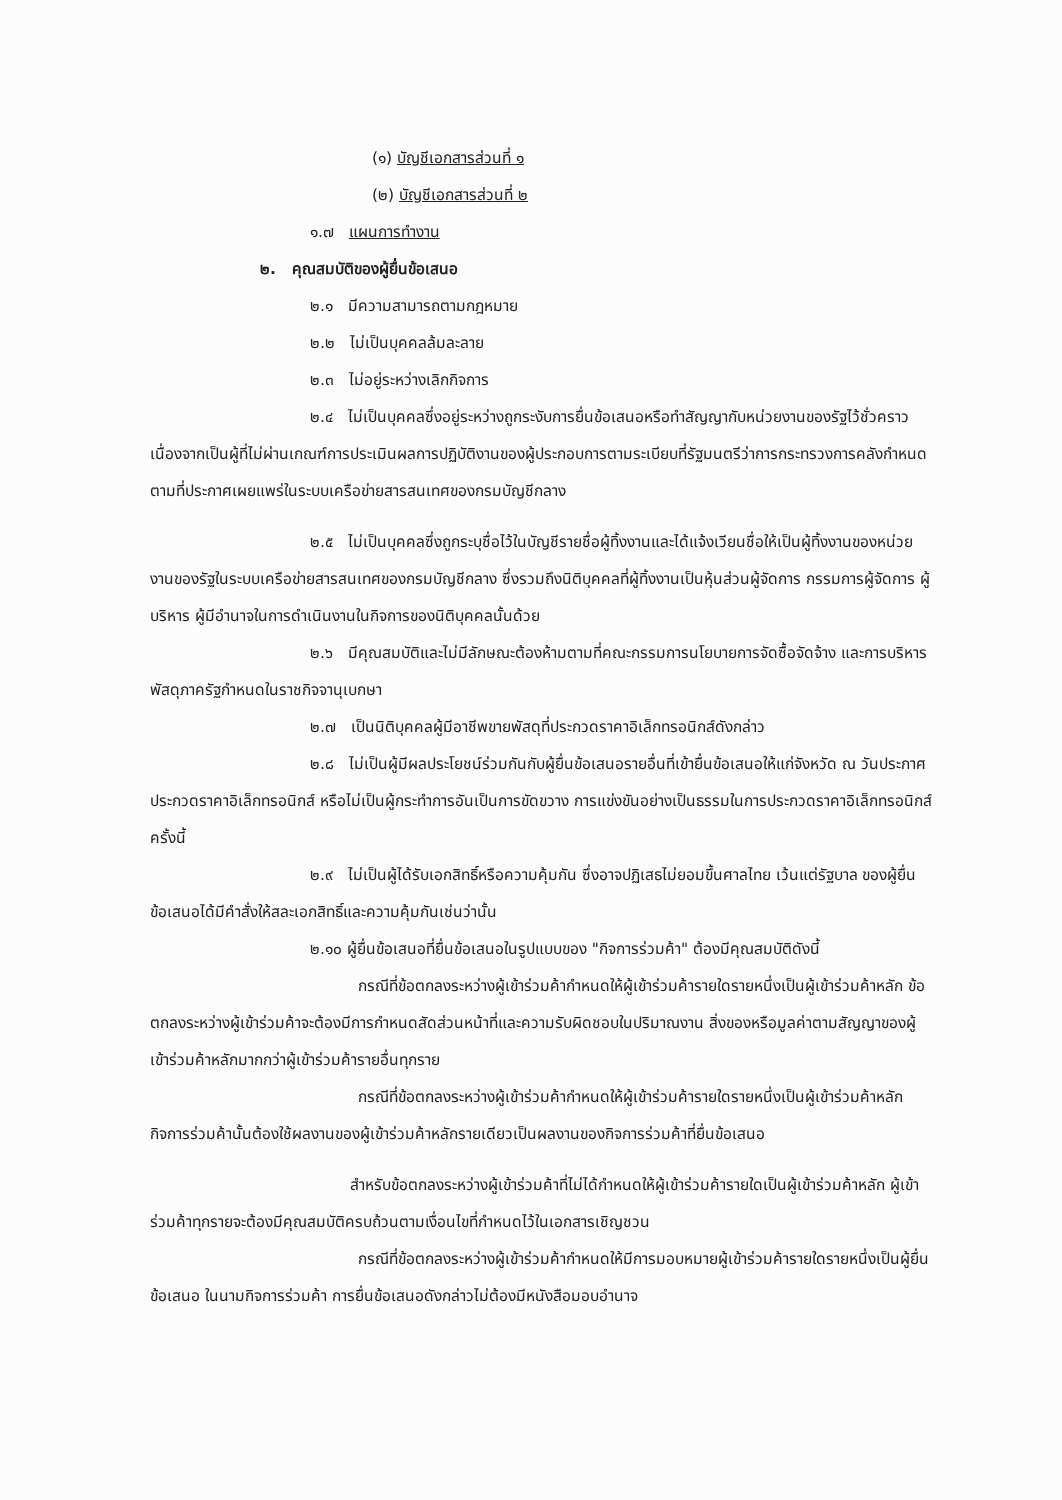(๑) บัญชีเอกสารส่วนที่ ๑
(๒) บัญชีเอกสารส่วนที่ ๒
๑.๗ แผนการทำงาน
๒. คุณสมบัติของผู้ยื่นข้อเสนอ
๒.๑ มีความสามารถตามกฎหมาย
๒.๒ ไม่เป็นบุคคลล้มละลาย
๒.๓ ไม่อยู่ระหว่างเลิกกิจการ
๒.๔ ไม่เป็นบุคคลซึ่งอยู่ระหว่างถูกระงับการยื่นข้อเสนอหรือทำสัญญากับหน่วยงานของรัฐไว้ชั่วคราว เนื่องจากเป็นผู้ที่ไม่ผ่านเกณฑ์การประเมินผลการปฏิบัติงานของผู้ประกอบการตามระเบียบที่รัฐมนตรีว่าการกระทรวงการคลังกำหนดตามที่ประกาศเผยแพร่ในระบบเครือข่ายสารสนเทศของกรมบัญชีกลาง
๒.๕ ไม่เป็นบุคคลซึ่งถูกระบุชื่อไว้ในบัญชีรายชื่อผู้ทิ้งงานและได้แจ้งเวียนชื่อให้เป็นผู้ทิ้งงานของหน่วยงานของรัฐในระบบเครือข่ายสารสนเทศของกรมบัญชีกลาง ซึ่งรวมถึงนิติบุคคลที่ผู้ทิ้งงานเป็นหุ้นส่วนผู้จัดการ กรรมการผู้จัดการ ผู้บริหาร ผู้มีอำนาจในการดำเนินงานในกิจการของนิติบุคคลนั้นด้วย
๒.๖ มีคุณสมบัติและไม่มีลักษณะต้องห้ามตามที่คณะกรรมการนโยบายการจัดซื้อจัดจ้าง และการบริหารพัสดุภาครัฐกำหนดในราชกิจจานุเบกษา
๒.๗ เป็นนิติบุคคลผู้มีอาชีพขายพัสดุที่ประกวดราคาอิเล็กทรอนิกส์ดังกล่าว
๒.๘ ไม่เป็นผู้มีผลประโยชน์ร่วมกันกับผู้ยื่นข้อเสนอรายอื่นที่เข้ายื่นข้อเสนอให้แก่จังหวัด ณ วันประกาศประกวดราคาอิเล็กทรอนิกส์ หรือไม่เป็นผู้กระทำการอันเป็นการขัดขวาง การแข่งขันอย่างเป็นธรรมในการประกวดราคาอิเล็กทรอนิกส์ครั้งนี้
๒.๙ ไม่เป็นผู้ได้รับเอกสิทธิ์หรือความคุ้มกัน ซึ่งอาจปฏิเสธไม่ยอมขึ้นศาลไทย เว้นแต่รัฐบาล ของผู้ยื่นข้อเสนอได้มีคำสั่งให้สละเอกสิทธิ์และความคุ้มกันเช่นว่านั้น
๒.๑๐ ผู้ยื่นข้อเสนอที่ยื่นข้อเสนอในรูปแบบของ "กิจการร่วมค้า" ต้องมีคุณสมบัติดังนี้
กรณีที่ข้อตกลงระหว่างผู้เข้าร่วมค้ากำหนดให้ผู้เข้าร่วมค้ารายใดรายหนึ่งเป็นผู้เข้าร่วมค้าหลัก ข้อตกลงระหว่างผู้เข้าร่วมค้าจะต้องมีการกำหนดสัดส่วนหน้าที่และความรับผิดชอบในปริมาณงาน สิ่งของหรือมูลค่าตามสัญญาของผู้เข้าร่วมค้าหลักมากกว่าผู้เข้าร่วมค้ารายอื่นทุกราย
กรณีที่ข้อตกลงระหว่างผู้เข้าร่วมค้ากำหนดให้ผู้เข้าร่วมค้ารายใดรายหนึ่งเป็นผู้เข้าร่วมค้าหลัก กิจการร่วมค้านั้นต้องใช้ผลงานของผู้เข้าร่วมค้าหลักรายเดียวเป็นผลงานของกิจการร่วมค้าที่ยื่นข้อเสนอ
สำหรับข้อตกลงระหว่างผู้เข้าร่วมค้าที่ไม่ได้กำหนดให้ผู้เข้าร่วมค้ารายใดเป็นผู้เข้าร่วมค้าหลัก ผู้เข้าร่วมค้าทุกรายจะต้องมีคุณสมบัติครบถ้วนตามเงื่อนไขที่กำหนดไว้ในเอกสารเชิญชวน
กรณีที่ข้อตกลงระหว่างผู้เข้าร่วมค้ากำหนดให้มีการมอบหมายผู้เข้าร่วมค้ารายใดรายหนึ่งเป็นผู้ยื่นข้อเสนอ ในนามกิจการร่วมค้า การยื่นข้อเสนอดังกล่าวไม่ต้องมีหนังสือมอบอำนาจ